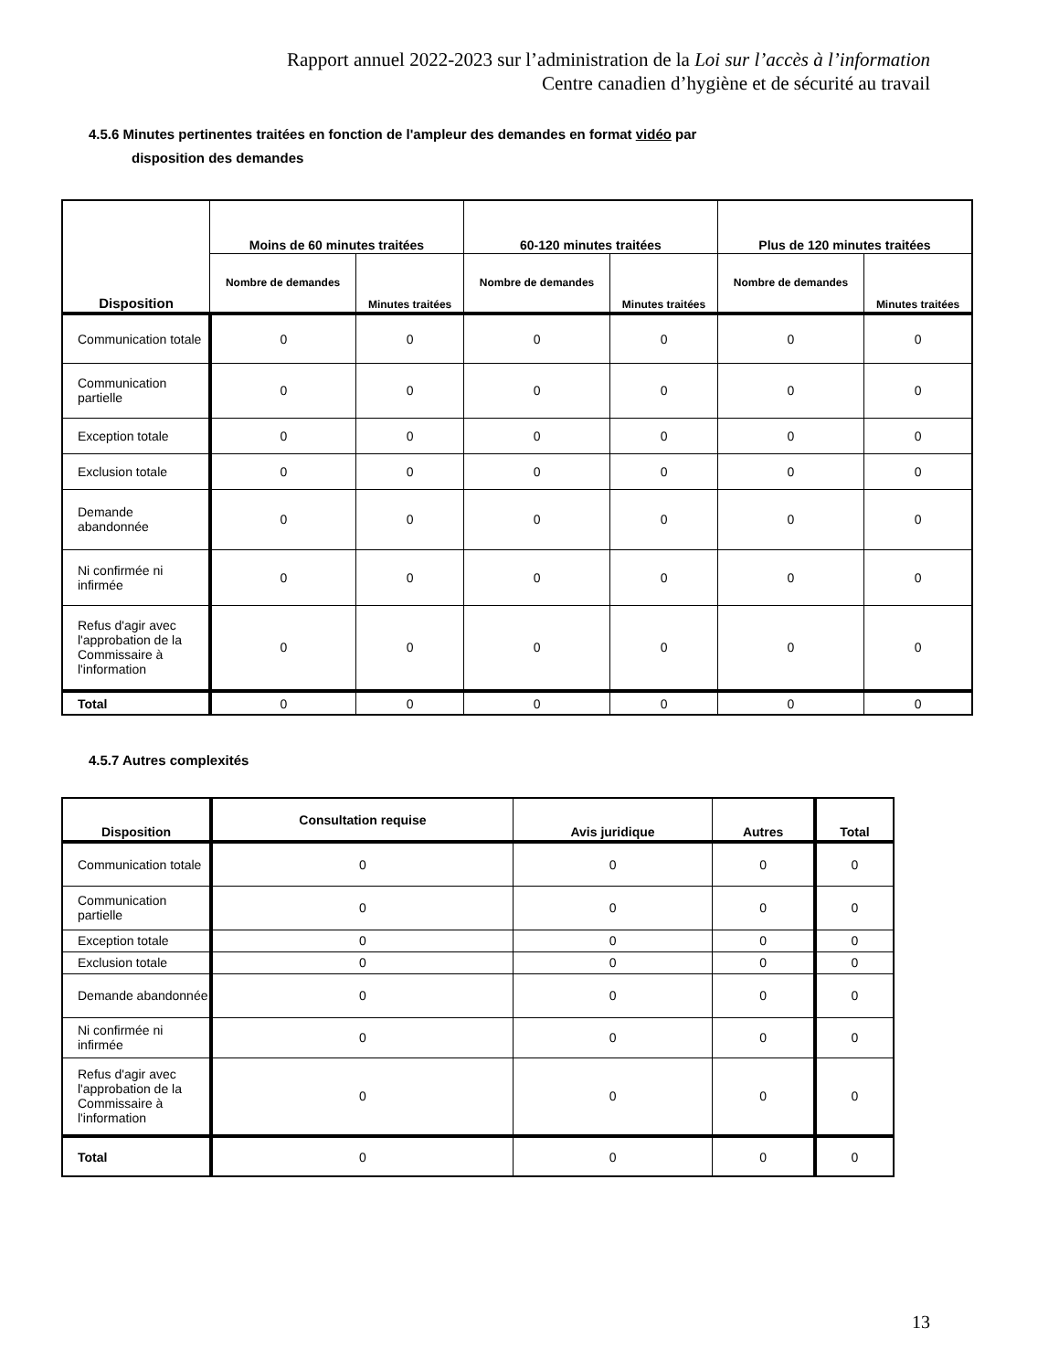Rapport annuel 2022-2023 sur l’administration de la Loi sur l’accès à l’information
Centre canadien d’hygiène et de sécurité au travail
4.5.6 Minutes pertinentes traitées en fonction de l'ampleur des demandes en format vidéo par
disposition des demandes
| Disposition | Moins de 60 minutes traitées | | 60-120 minutes traitées | | Plus de 120 minutes traitées | |
| --- | --- | --- | --- | --- | --- | --- |
| | Nombre de demandes | Minutes traitées | Nombre de demandes | Minutes traitées | Nombre de demandes | Minutes traitées |
| Communication totale | 0 | 0 | 0 | 0 | 0 | 0 |
| Communication partielle | 0 | 0 | 0 | 0 | 0 | 0 |
| Exception totale | 0 | 0 | 0 | 0 | 0 | 0 |
| Exclusion totale | 0 | 0 | 0 | 0 | 0 | 0 |
| Demande abandonnée | 0 | 0 | 0 | 0 | 0 | 0 |
| Ni confirmée ni infirmée | 0 | 0 | 0 | 0 | 0 | 0 |
| Refus d'agir avec l'approbation de la Commissaire à l'information | 0 | 0 | 0 | 0 | 0 | 0 |
| Total | 0 | 0 | 0 | 0 | 0 | 0 |
4.5.7 Autres complexités
| Disposition | Consultation requise | Avis juridique | Autres | Total |
| --- | --- | --- | --- | --- |
| Communication totale | 0 | 0 | 0 | 0 |
| Communication partielle | 0 | 0 | 0 | 0 |
| Exception totale | 0 | 0 | 0 | 0 |
| Exclusion totale | 0 | 0 | 0 | 0 |
| Demande abandonnée | 0 | 0 | 0 | 0 |
| Ni confirmée ni infirmée | 0 | 0 | 0 | 0 |
| Refus d'agir avec l'approbation de la Commissaire à l'information | 0 | 0 | 0 | 0 |
| Total | 0 | 0 | 0 | 0 |
13